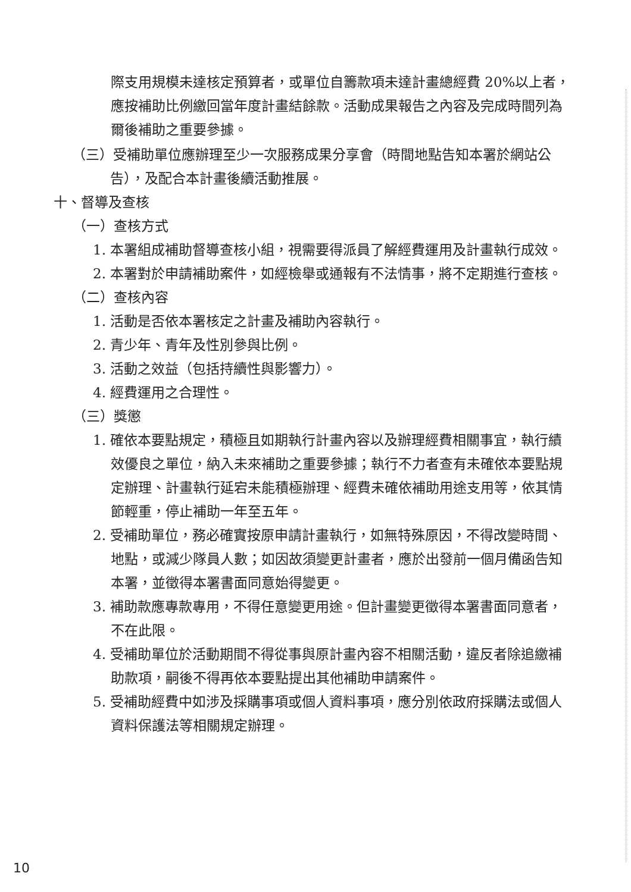際支用規模未達核定預算者，或單位自籌款項未達計畫總經費 20%以上者，應按補助比例繳回當年度計畫結餘款。活動成果報告之內容及完成時間列為爾後補助之重要參據。
（三）受補助單位應辦理至少一次服務成果分享會（時間地點告知本署於網站公告），及配合本計畫後續活動推展。
十、督導及查核
（一）查核方式
1. 本署組成補助督導查核小組，視需要得派員了解經費運用及計畫執行成效。
2. 本署對於申請補助案件，如經檢舉或通報有不法情事，將不定期進行查核。
（二）查核內容
1. 活動是否依本署核定之計畫及補助內容執行。
2. 青少年、青年及性別參與比例。
3. 活動之效益（包括持續性與影響力）。
4. 經費運用之合理性。
（三）獎懲
1. 確依本要點規定，積極且如期執行計畫內容以及辦理經費相關事宜，執行績效優良之單位，納入未來補助之重要參據；執行不力者查有未確依本要點規定辦理、計畫執行延宕未能積極辦理、經費未確依補助用途支用等，依其情節輕重，停止補助一年至五年。
2. 受補助單位，務必確實按原申請計畫執行，如無特殊原因，不得改變時間、地點，或減少隊員人數；如因故須變更計畫者，應於出發前一個月備函告知本署，並徵得本署書面同意始得變更。
3. 補助款應專款專用，不得任意變更用途。但計畫變更徵得本署書面同意者，不在此限。
4. 受補助單位於活動期間不得從事與原計畫內容不相關活動，違反者除追繳補助款項，嗣後不得再依本要點提出其他補助申請案件。
5. 受補助經費中如涉及採購事項或個人資料事項，應分別依政府採購法或個人資料保護法等相關規定辦理。
10